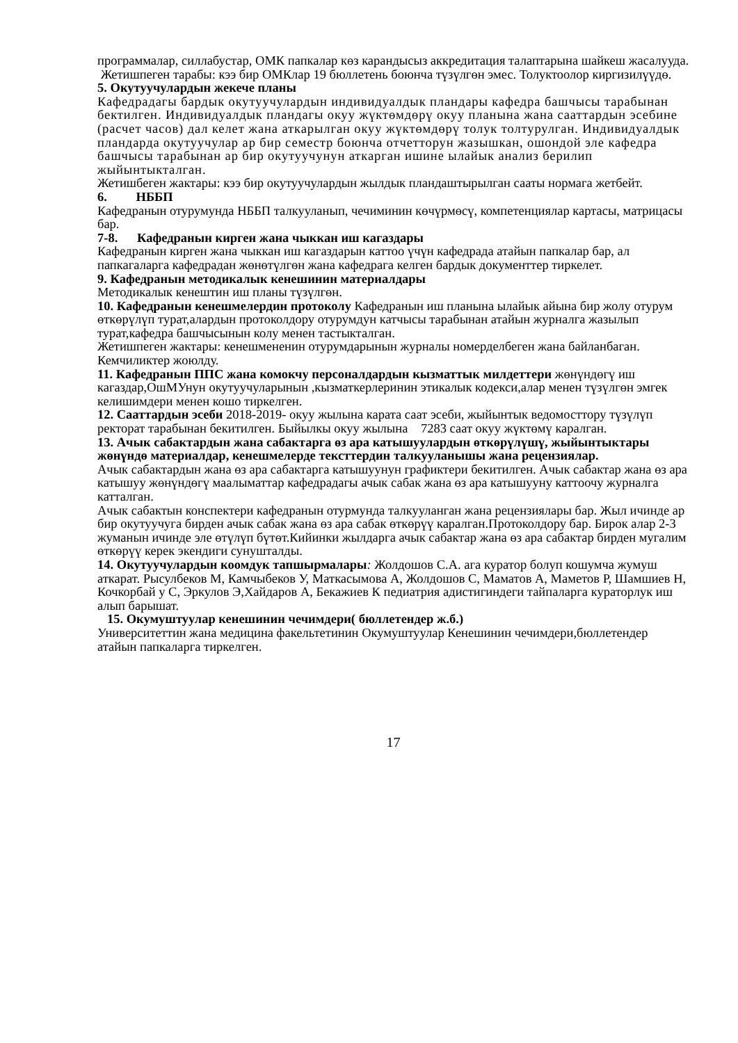программалар, силлабустар, ОМК папкалар көз карандысыз аккредитация талаптарына шайкеш жасалууда.
Жетишпеген тарабы: кээ бир ОМКлар 19 бюллетень боюнча түзүлгөн эмес. Толуктоолор киргизилүүдө.
5. Окутуучулардын жекече планы
Кафедрадагы бардык окутуучулардын индивидуалдык пландары кафедра башчысы тарабынан бектилген. Индивидуалдык пландагы окуу жүктөмдөрү окуу планына жана сааттардын эсебине (расчет часов) дал келет жана аткарылган окуу жүктөмдөрү толук толтурулган. Индивидуалдык пландарда окутуучулар ар бир семестр боюнча отчетторун жазышкан, ошондой эле кафедра башчысы тарабынан ар бир окутуучунун аткарган ишине ылайык анализ берилип жыйынтыкталган.
Жетишбеген жактары: кээ бир окутуучулардын жылдык пландаштырылган сааты нормага жетбейт.
6. НББП
Кафедранын отурумунда НББП талкууланып, чечиминин көчүрмөсү, компетенциялар картасы, матрицасы бар.
7-8. Кафедранын кирген жана чыккан иш кагаздары
Кафедранын кирген жана чыккан иш кагаздарын каттоо үчүн кафедрада атайын папкалар бар, ал папкагаларга кафедрадан жөнөтүлгөн жана кафедрага келген бардык документтер тиркелет.
9. Кафедранын методикалык кенешинин материалдары
Методикалык кенештин иш планы түзүлгөн.
10. Кафедранын кенешмелердин протоколу Кафедранын иш планына ылайык айына бир жолу отурум өткөрүлүп турат,алардын протоколдору отурумдун катчысы тарабынан атайын журналга жазылып турат,кафедра башчысынын колу менен тастыкталган.
Жетишпеген жактары: кенешмененин отурумдарынын журналы номерделбеген жана байланбаган. Кемчиликтер жоюлду.
11. Кафедранын ППС жана комокчу персоналдардын кызматтык милдеттери жөнүндөгү иш кагаздар,ОшМУнун окутуучуларынын ,кызматкерлеринин этикалык кодекси,алар менен түзүлгөн эмгек келишимдери менен кошо тиркелген.
12. Сааттардын эсеби 2018-2019- окуу жылына карата саат эсеби, жыйынтык ведомосттору түзүлүп ректорат тарабынан бекитилген. Быйылкы окуу жылына 7283 саат окуу жүктөмү каралган.
13. Ачык сабактардын жана сабактарга өз ара катышуулардын өткөрүлүшү, жыйынтыктары жөнүндө материалдар, кенешмелерде тексттердин талкууланышы жана рецензиялар.
Ачык сабактардын жана өз ара сабактарга катышуунун графиктери бекитилген. Ачык сабактар жана өз ара катышуу жөнүндөгү маалыматтар кафедрадагы ачык сабак жана өз ара катышууну каттоочу журналга катталган.
Ачык сабактын конспектери кафедранын отурмунда талкууланган жана рецензиялары бар. Жыл ичинде ар бир окутуучуга бирден ачык сабак жана өз ара сабак өткөрүү каралган.Протоколдору бар. Бирок алар 2-3 жуманын ичинде эле өтүлүп бүтөт.Кийинки жылдарга ачык сабактар жана өз ара сабактар бирден мугалим өткөрүү керек экендиги сунушталды.
14. Окутуучулардын коомдук тапшырмалары: Жолдошов С.А. ага куратор болуп кошумча жумуш аткарат. Рысулбеков М, Камчыбеков У, Маткасымова А, Жолдошов С, Маматов А, Маметов Р, Шамшиев Н, Кочкорбай у С, Эркулов Э,Хайдаров А, Бекажиев К педиатрия адистигиндеги тайпаларга кураторлук иш алып барышат.
15. Окумуштуулар кенешинин чечимдери( бюллетендер ж.б.)
Университеттин жана медицина факельтетинин Окумуштуулар Кенешинин чечимдери,бюллетендер атайын папкаларга тиркелген.
17